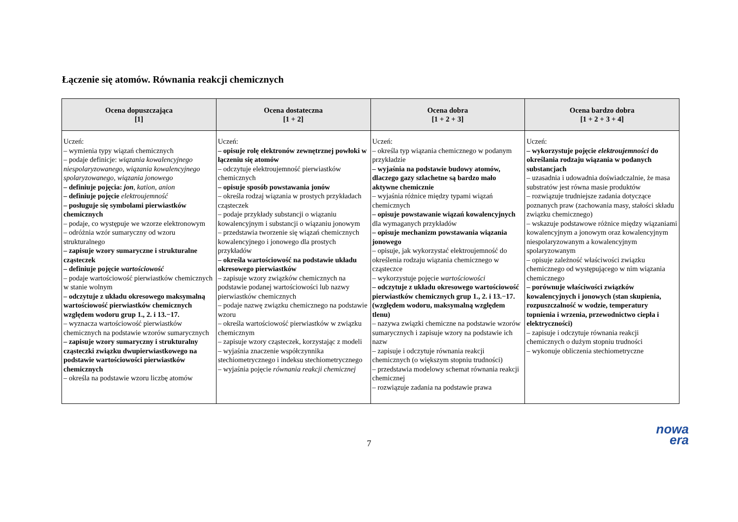Łączenie się atomów. Równania reakcji chemicznych
| Ocena dopuszczająca [1] | Ocena dostateczna [1 + 2] | Ocena dobra [1 + 2 + 3] | Ocena bardzo dobra [1 + 2 + 3 + 4] |
| --- | --- | --- | --- |
| Uczeń: – wymienia typy wiązań chemicznych – podaje definicje: wiązania kowalencyjnego niespolaryzowanego , wiązania kowalencyjnego spolaryzowanego , wiązania jonowego – definiuje pojęcia: jon , kation , anion – definiuje pojęcie elektroujemność – posługuje się symbolami pierwiastków chemicznych – podaje, co występuje we wzorze elektronowym – odróżnia wzór sumaryczny od wzoru strukturalnego – zapisuje wzory sumaryczne i strukturalne cząsteczek – definiuje pojęcie wartościowość – podaje wartościowość pierwiastków chemicznych w stanie wolnym – odczytuje z układu okresowego maksymalną wartościowość pierwiastków chemicznych względem wodoru grup 1., 2. i 13.−17. – wyznacza wartościowość pierwiastków chemicznych na podstawie wzorów sumarycznych – zapisuje wzory sumaryczny i strukturalny cząsteczki związku dwupierwiastkowego na podstawie wartościowości pierwiastków chemicznych – określa na podstawie wzoru liczbę atomów | Uczeń: – opisuje rolę elektronów zewnętrznej powłoki w łączeniu się atomów – odczytuje elektroujemność pierwiastków chemicznych – opisuje sposób powstawania jonów – określa rodzaj wiązania w prostych przykładach cząsteczek – podaje przykłady substancji o wiązaniu kowalencyjnym i substancji o wiązaniu jonowym – przedstawia tworzenie się wiązań chemicznych kowalencyjnego i jonowego dla prostych przykładów – określa wartościowość na podstawie układu okresowego pierwiastków – zapisuje wzory związków chemicznych na podstawie podanej wartościowości lub nazwy pierwiastków chemicznych – podaje nazwę związku chemicznego na podstawie wzoru – określa wartościowość pierwiastków w związku chemicznym – zapisuje wzory cząsteczek, korzystając z modeli – wyjaśnia znaczenie współczynnika stechiometrycznego i indeksu stechiometrycznego – wyjaśnia pojęcie równania reakcji chemicznej | Uczeń: – określa typ wiązania chemicznego w podanym przykładzie – wyjaśnia na podstawie budowy atomów, dlaczego gazy szlachetne są bardzo mało aktywne chemicznie – wyjaśnia różnice między typami wiązań chemicznych – opisuje powstawanie wiązań kowalencyjnych dla wymaganych przykładów – opisuje mechanizm powstawania wiązania jonowego – opisuje, jak wykorzystać elektroujemność do określenia rodzaju wiązania chemicznego w cząsteczce – wykorzystuje pojęcie wartościowości – odczytuje z układu okresowego wartościowość pierwiastków chemicznych grup 1., 2. i 13.−17. (względem wodoru, maksymalną względem tlenu) – nazywa związki chemiczne na podstawie wzorów sumarycznych i zapisuje wzory na podstawie ich nazw – zapisuje i odczytuje równania reakcji chemicznych (o większym stopniu trudności) – przedstawia modelowy schemat równania reakcji chemicznej – rozwiązuje zadania na podstawie prawa | Uczeń: – wykorzystuje pojęcie elektroujemności do określania rodzaju wiązania w podanych substancjach – uzasadnia i udowadnia doświadczalnie, że masa substratów jest równa masie produktów – rozwiązuje trudniejsze zadania dotyczące poznanych praw (zachowania masy, stałości składu związku chemicznego) – wskazuje podstawowe różnice między wiązaniami kowalencyjnym a jonowym oraz kowalencyjnym niespolaryzowanym a kowalencyjnym spolaryzowanym – opisuje zależność właściwości związku chemicznego od występującego w nim wiązania chemicznego – porównuje właściwości związków kowalencyjnych i jonowych (stan skupienia, rozpuszczalność w wodzie, temperatury topnienia i wrzenia, przewodnictwo ciepła i elektryczności) – zapisuje i odczytuje równania reakcji chemicznych o dużym stopniu trudności – wykonuje obliczenia stechiometryczne |
7
nowa
era